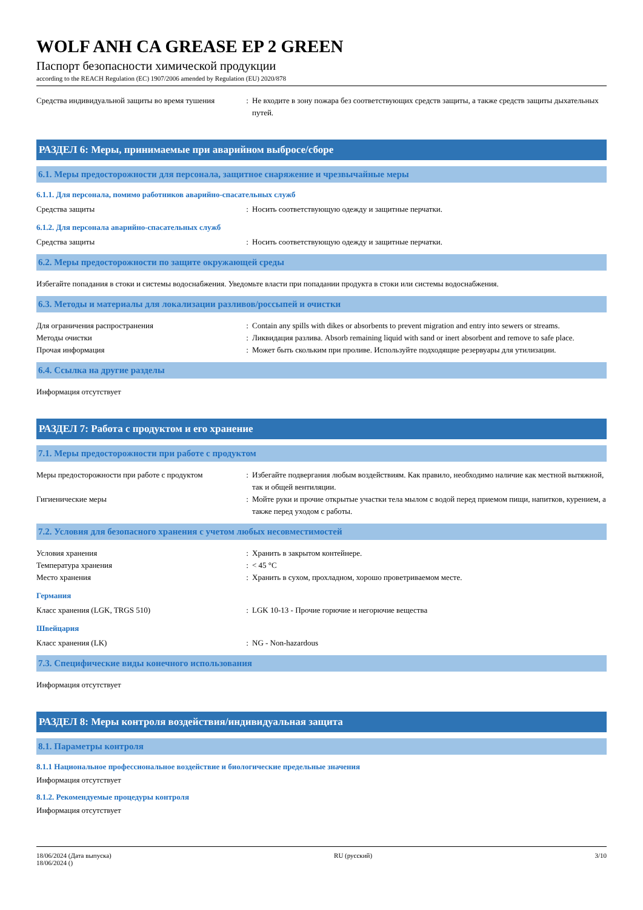WOLF ANH CA GREASE EP 2 GREEN
Паспорт безопасности химической продукции
according to the REACH Regulation (EC) 1907/2006 amended by Regulation (EU) 2020/878
Средства индивидуальной защиты во время тушения
: Не входите в зону пожара без соответствующих средств защиты, а также средств защиты дыхательных путей.
РАЗДЕЛ 6: Меры, принимаемые при аварийном выбросе/сборе
6.1. Меры предосторожности для персонала, защитное снаряжение и чрезвычайные меры
6.1.1. Для персонала, помимо работников аварийно-спасательных служб
Средства защиты : Носить соответствующую одежду и защитные перчатки.
6.1.2. Для персонала аварийно-спасательных служб
Средства защиты : Носить соответствующую одежду и защитные перчатки.
6.2. Меры предосторожности по защите окружающей среды
Избегайте попадания в стоки и системы водоснабжения. Уведомьте власти при попадании продукта в стоки или системы водоснабжения.
6.3. Методы и материалы для локализации разливов/россыпей и очистки
Для ограничения распространения : Contain any spills with dikes or absorbents to prevent migration and entry into sewers or streams.
Методы очистки : Ликвидация разлива. Absorb remaining liquid with sand or inert absorbent and remove to safe place.
Прочая информация : Может быть скольким при проливе. Используйте подходящие резервуары для утилизации.
6.4. Ссылка на другие разделы
Информация отсутствует
РАЗДЕЛ 7: Работа с продуктом и его хранение
7.1. Меры предосторожности при работе с продуктом
Меры предосторожности при работе с продуктом
: Избегайте подвергания любым воздействиям. Как правило, необходимо наличие как местной вытяжной, так и общей вентиляции.
Гигиенические меры : Мойте руки и прочие открытые участки тела мылом с водой перед приемом пищи, напитков, курением, а также перед уходом с работы.
7.2. Условия для безопасного хранения с учетом любых несовместимостей
Условия хранения : Хранить в закрытом контейнере.
Температура хранения : < 45 °C
Место хранения : Хранить в сухом, прохладном, хорошо проветриваемом месте.
Германия
Класс хранения (LGK, TRGS 510) : LGK 10-13 - Прочие горючие и негорючие вещества
Швейцария
Класс хранения (LK) : NG - Non-hazardous
7.3. Специфические виды конечного использования
Информация отсутствует
РАЗДЕЛ 8: Меры контроля воздействия/индивидуальная защита
8.1. Параметры контроля
8.1.1 Национальное профессиональное воздействие и биологические предельные значения
Информация отсутствует
8.1.2. Рекомендуемые процедуры контроля
Информация отсутствует
18/06/2024 (Дата выпуска)
18/06/2024 ()
RU (русский) 3/10